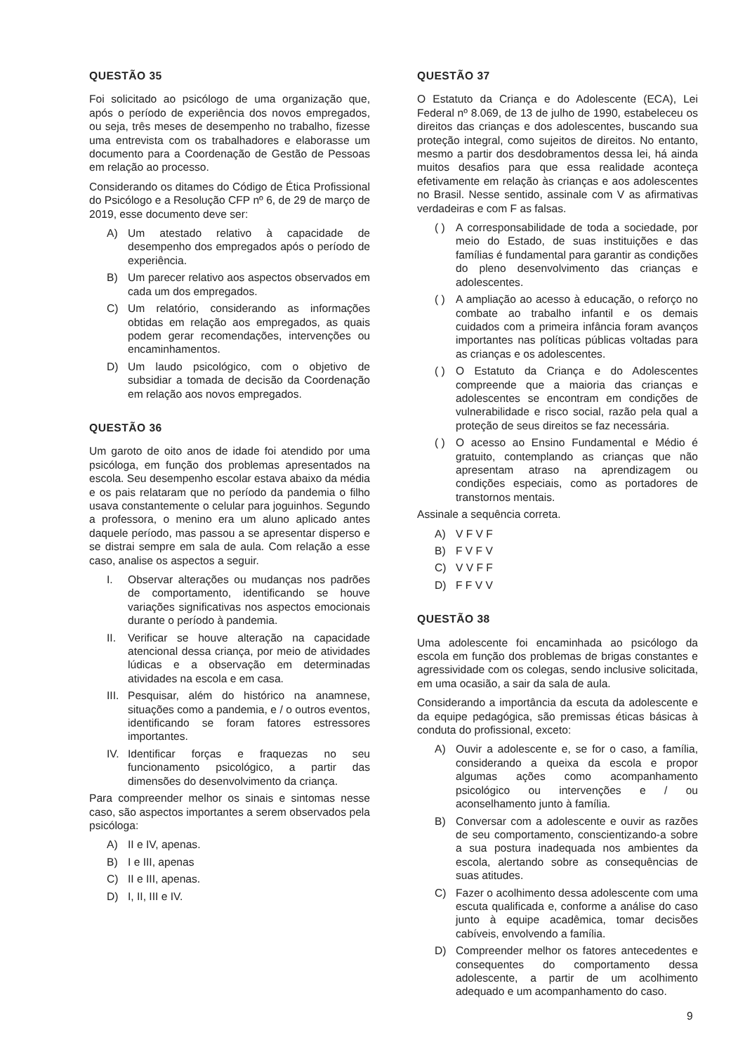QUESTÃO 35
Foi solicitado ao psicólogo de uma organização que, após o período de experiência dos novos empregados, ou seja, três meses de desempenho no trabalho, fizesse uma entrevista com os trabalhadores e elaborasse um documento para a Coordenação de Gestão de Pessoas em relação ao processo.
Considerando os ditames do Código de Ética Profissional do Psicólogo e a Resolução CFP nº 6, de 29 de março de 2019, esse documento deve ser:
A) Um atestado relativo à capacidade de desempenho dos empregados após o período de experiência.
B) Um parecer relativo aos aspectos observados em cada um dos empregados.
C) Um relatório, considerando as informações obtidas em relação aos empregados, as quais podem gerar recomendações, intervenções ou encaminhamentos.
D) Um laudo psicológico, com o objetivo de subsidiar a tomada de decisão da Coordenação em relação aos novos empregados.
QUESTÃO 36
Um garoto de oito anos de idade foi atendido por uma psicóloga, em função dos problemas apresentados na escola. Seu desempenho escolar estava abaixo da média e os pais relataram que no período da pandemia o filho usava constantemente o celular para joguinhos. Segundo a professora, o menino era um aluno aplicado antes daquele período, mas passou a se apresentar disperso e se distrai sempre em sala de aula. Com relação a esse caso, analise os aspectos a seguir.
I. Observar alterações ou mudanças nos padrões de comportamento, identificando se houve variações significativas nos aspectos emocionais durante o período à pandemia.
II. Verificar se houve alteração na capacidade atencional dessa criança, por meio de atividades lúdicas e a observação em determinadas atividades na escola e em casa.
III. Pesquisar, além do histórico na anamnese, situações como a pandemia, e / o outros eventos, identificando se foram fatores estressores importantes.
IV. Identificar forças e fraquezas no seu funcionamento psicológico, a partir das dimensões do desenvolvimento da criança.
Para compreender melhor os sinais e sintomas nesse caso, são aspectos importantes a serem observados pela psicóloga:
A) II e IV, apenas.
B) I e III, apenas
C) II e III, apenas.
D) I, II, III e IV.
QUESTÃO 37
O Estatuto da Criança e do Adolescente (ECA), Lei Federal nº 8.069, de 13 de julho de 1990, estabeleceu os direitos das crianças e dos adolescentes, buscando sua proteção integral, como sujeitos de direitos. No entanto, mesmo a partir dos desdobramentos dessa lei, há ainda muitos desafios para que essa realidade aconteça efetivamente em relação às crianças e aos adolescentes no Brasil. Nesse sentido, assinale com V as afirmativas verdadeiras e com F as falsas.
( ) A corresponsabilidade de toda a sociedade, por meio do Estado, de suas instituições e das famílias é fundamental para garantir as condições do pleno desenvolvimento das crianças e adolescentes.
( ) A ampliação ao acesso à educação, o reforço no combate ao trabalho infantil e os demais cuidados com a primeira infância foram avanços importantes nas políticas públicas voltadas para as crianças e os adolescentes.
( ) O Estatuto da Criança e do Adolescentes compreende que a maioria das crianças e adolescentes se encontram em condições de vulnerabilidade e risco social, razão pela qual a proteção de seus direitos se faz necessária.
( ) O acesso ao Ensino Fundamental e Médio é gratuito, contemplando as crianças que não apresentam atraso na aprendizagem ou condições especiais, como as portadores de transtornos mentais.
Assinale a sequência correta.
A) V F V F
B) F V F V
C) V V F F
D) F F V V
QUESTÃO 38
Uma adolescente foi encaminhada ao psicólogo da escola em função dos problemas de brigas constantes e agressividade com os colegas, sendo inclusive solicitada, em uma ocasião, a sair da sala de aula.
Considerando a importância da escuta da adolescente e da equipe pedagógica, são premissas éticas básicas à conduta do profissional, exceto:
A) Ouvir a adolescente e, se for o caso, a família, considerando a queixa da escola e propor algumas ações como acompanhamento psicológico ou intervenções e / ou aconselhamento junto à família.
B) Conversar com a adolescente e ouvir as razões de seu comportamento, conscientizando-a sobre a sua postura inadequada nos ambientes da escola, alertando sobre as consequências de suas atitudes.
C) Fazer o acolhimento dessa adolescente com uma escuta qualificada e, conforme a análise do caso junto à equipe acadêmica, tomar decisões cabíveis, envolvendo a família.
D) Compreender melhor os fatores antecedentes e consequentes do comportamento dessa adolescente, a partir de um acolhimento adequado e um acompanhamento do caso.
9